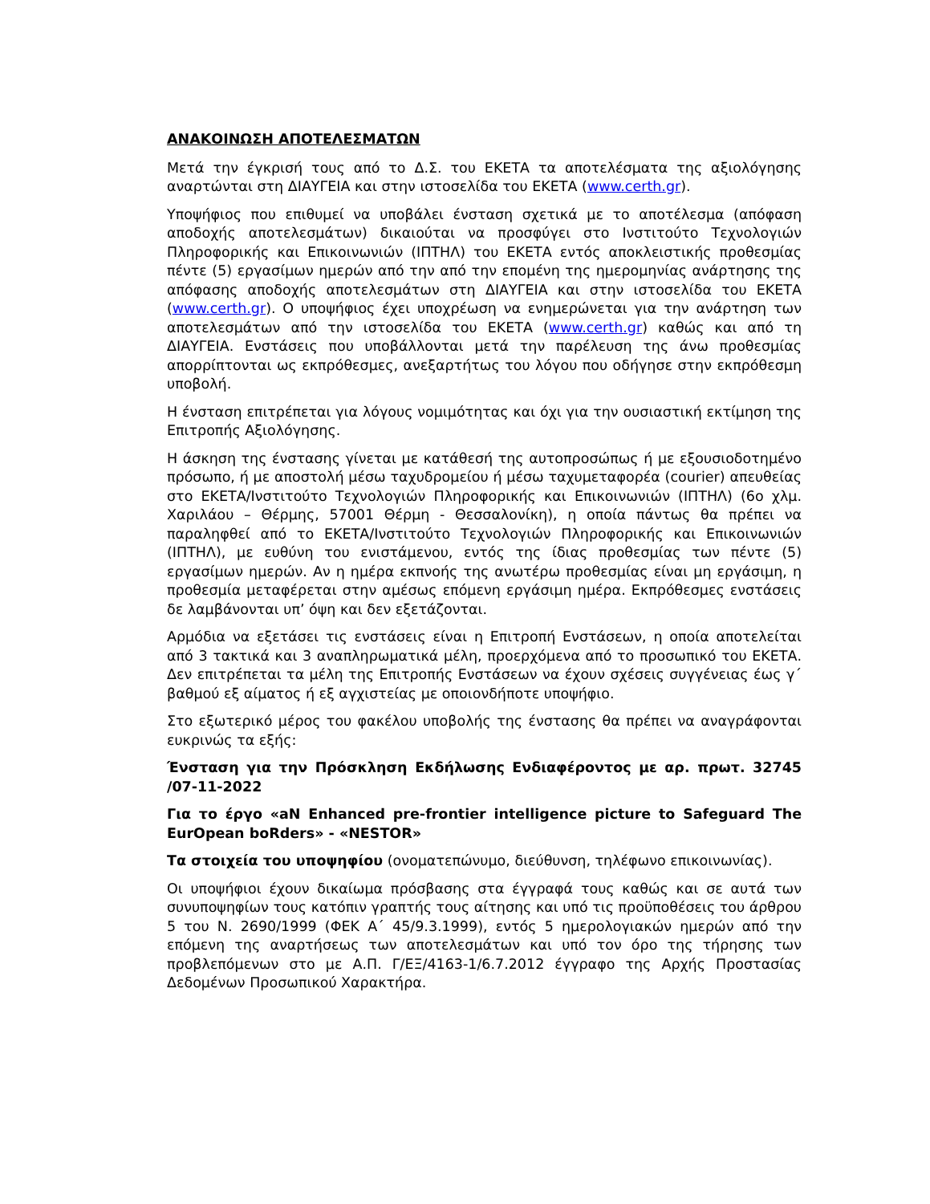ΑΝΑΚΟΙΝΩΣΗ ΑΠΟΤΕΛΕΣΜΑΤΩΝ
Μετά την έγκρισή τους από το Δ.Σ. του ΕΚΕΤΑ τα αποτελέσματα της αξιολόγησης αναρτώνται στη ΔΙΑΥΓΕΙΑ και στην ιστοσελίδα του ΕΚΕΤΑ (www.certh.gr).
Υποψήφιος που επιθυμεί να υποβάλει ένσταση σχετικά με το αποτέλεσμα (απόφαση αποδοχής αποτελεσμάτων) δικαιούται να προσφύγει στο Ινστιτούτο Τεχνολογιών Πληροφορικής και Επικοινωνιών (ΙΠΤΗΛ) του ΕΚΕΤΑ εντός αποκλειστικής προθεσμίας πέντε (5) εργασίμων ημερών από την από την επομένη της ημερομηνίας ανάρτησης της απόφασης αποδοχής αποτελεσμάτων στη ΔΙΑΥΓΕΙΑ και στην ιστοσελίδα του ΕΚΕΤΑ (www.certh.gr). Ο υποψήφιος έχει υποχρέωση να ενημερώνεται για την ανάρτηση των αποτελεσμάτων από την ιστοσελίδα του ΕΚΕΤΑ (www.certh.gr) καθώς και από τη ΔΙΑΥΓΕΙΑ. Ενστάσεις που υποβάλλονται μετά την παρέλευση της άνω προθεσμίας απορρίπτονται ως εκπρόθεσμες, ανεξαρτήτως του λόγου που οδήγησε στην εκπρόθεσμη υποβολή.
Η ένσταση επιτρέπεται για λόγους νομιμότητας και όχι για την ουσιαστική εκτίμηση της Επιτροπής Αξιολόγησης.
Η άσκηση της ένστασης γίνεται με κατάθεσή της αυτοπροσώπως ή με εξουσιοδοτημένο πρόσωπο, ή με αποστολή μέσω ταχυδρομείου ή μέσω ταχυμεταφορέα (courier) απευθείας στο ΕΚΕΤΑ/Ινστιτούτο Τεχνολογιών Πληροφορικής και Επικοινωνιών (ΙΠΤΗΛ) (6ο χλμ. Χαριλάου – Θέρμης, 57001 Θέρμη - Θεσσαλονίκη), η οποία πάντως θα πρέπει να παραληφθεί από το ΕΚΕΤΑ/Ινστιτούτο Τεχνολογιών Πληροφορικής και Επικοινωνιών (ΙΠΤΗΛ), με ευθύνη του ενιστάμενου, εντός της ίδιας προθεσμίας των πέντε (5) εργασίμων ημερών. Αν η ημέρα εκπνοής της ανωτέρω προθεσμίας είναι μη εργάσιμη, η προθεσμία μεταφέρεται στην αμέσως επόμενη εργάσιμη ημέρα. Εκπρόθεσμες ενστάσεις δε λαμβάνονται υπ’ όψη και δεν εξετάζονται.
Αρμόδια να εξετάσει τις ενστάσεις είναι η Επιτροπή Ενστάσεων, η οποία αποτελείται από 3 τακτικά και 3 αναπληρωματικά μέλη, προερχόμενα από το προσωπικό του ΕΚΕΤΑ. Δεν επιτρέπεται τα μέλη της Επιτροπής Ενστάσεων να έχουν σχέσεις συγγένειας έως γ΄ βαθμού εξ αίματος ή εξ αγχιστείας με οποιονδήποτε υποψήφιο.
Στο εξωτερικό μέρος του φακέλου υποβολής της ένστασης θα πρέπει να αναγράφονται ευκρινώς τα εξής:
Ένσταση για την Πρόσκληση Εκδήλωσης Ενδιαφέροντος με αρ. πρωτ. 32745 /07-11-2022
Για το έργο «aN Enhanced pre-frontier intelligence picture to Safeguard The EurOpean boRders» - «NESTOR»
Τα στοιχεία του υποψηφίου (ονοματεπώνυμο, διεύθυνση, τηλέφωνο επικοινωνίας).
Οι υποψήφιοι έχουν δικαίωμα πρόσβασης στα έγγραφά τους καθώς και σε αυτά των συνυποψηφίων τους κατόπιν γραπτής τους αίτησης και υπό τις προϋποθέσεις του άρθρου 5 του Ν. 2690/1999 (ΦΕΚ Α΄ 45/9.3.1999), εντός 5 ημερολογιακών ημερών από την επόμενη της αναρτήσεως των αποτελεσμάτων και υπό τον όρο της τήρησης των προβλεπόμενων στο με Α.Π. Γ/ΕΞ/4163-1/6.7.2012 έγγραφο της Αρχής Προστασίας Δεδομένων Προσωπικού Χαρακτήρα.